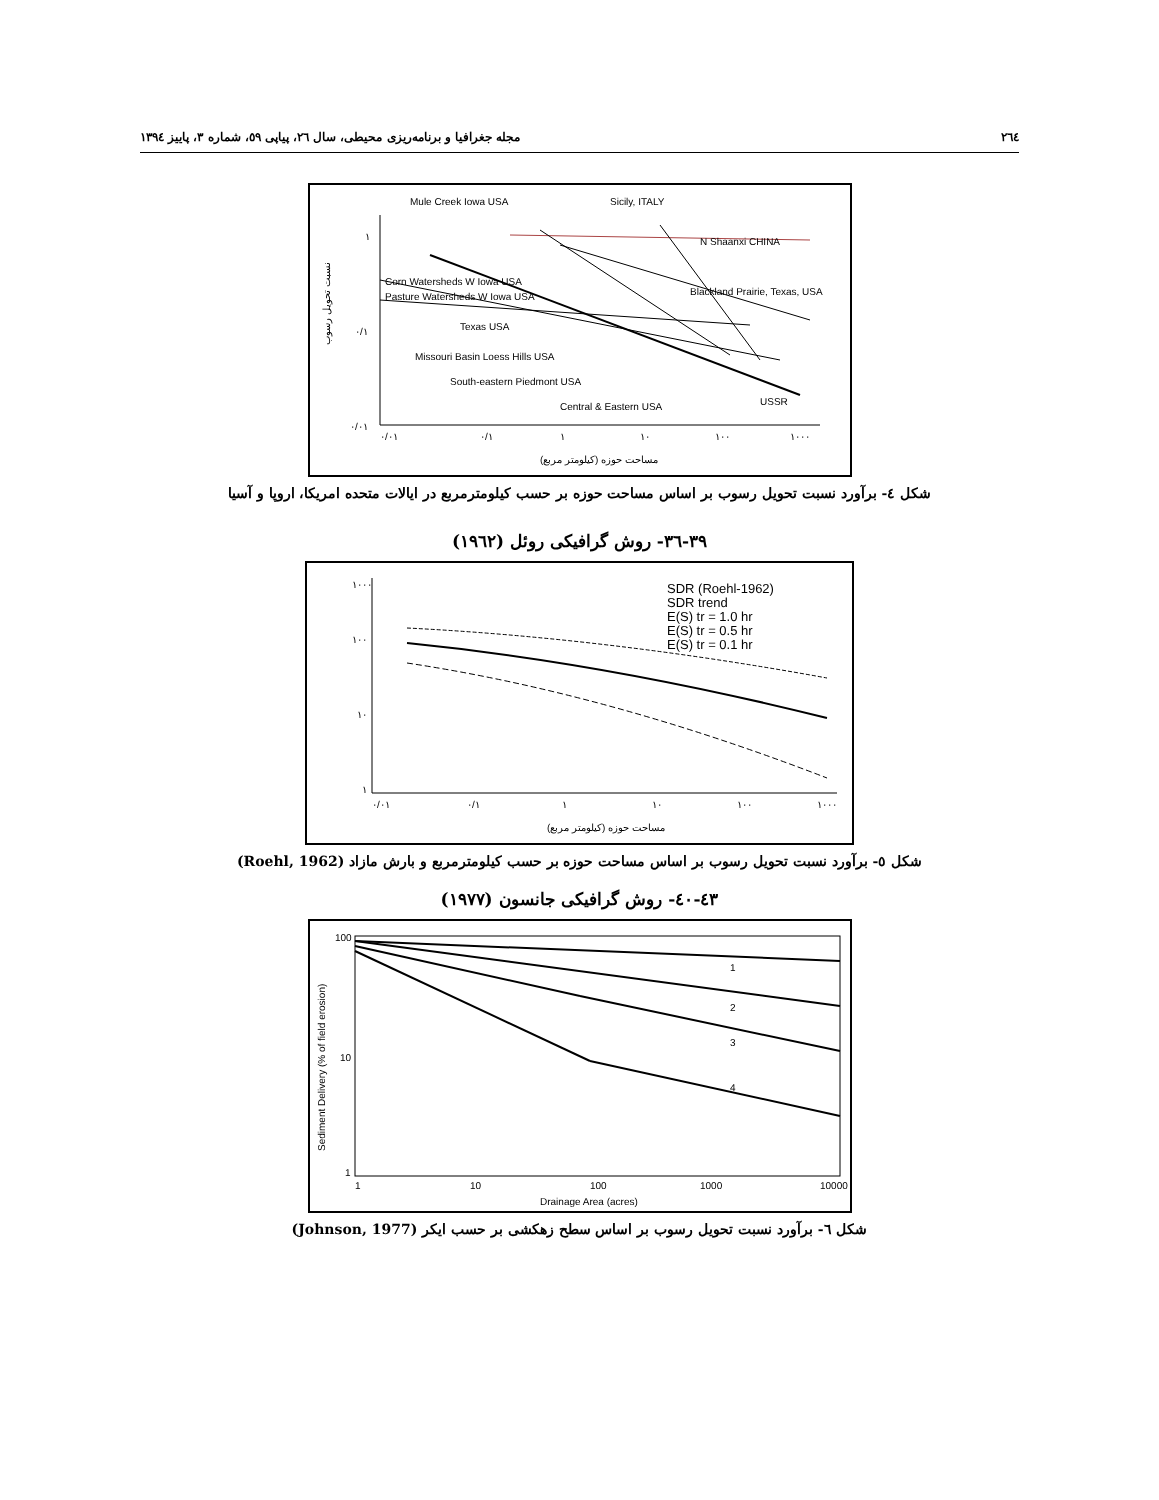٢٦٤ مجله جغرافیا و برنامه‌ریزی محیطی، سال ٢٦، پیاپی ٥٩، شماره ٣، پاییز ١٣٩٤
Mule Creek Iowa USA
Sicily, ITALY
N Shaanxi CHINA
Blackland Prairie, Texas, USA
Corn Watersheds W Iowa USA
Pasture Watersheds W Iowa USA
Texas USA
Missouri Basin Loess Hills USA
South-eastern Piedmont USA
Central & Eastern USA
USSR
١
٠/١
٠/٠١
٠/٠١
٠/١
١
١٠
١٠٠
١٠٠٠
مساحت حوزه (کیلومتر مربع)
نسبت تحویل رسوب
شکل ٤- برآورد نسبت تحویل رسوب بر اساس مساحت حوزه بر حسب کیلومترمربع در ایالات متحده امریکا، اروپا و آسیا
٣٩-٣٦- روش گرافیکی روئل (١٩٦٢)
SDR (Roehl-1962)
SDR trend
E(S) tr = 1.0 hr
E(S) tr = 0.5 hr
E(S) tr = 0.1 hr
١٠٠٠
١٠٠
١٠
١
٠/٠١
٠/١
١
١٠
١٠٠
١٠٠٠
مساحت حوزه (کیلومتر مربع)
شکل ٥- برآورد نسبت تحویل رسوب بر اساس مساحت حوزه بر حسب کیلومترمربع و بارش مازاد (Roehl, 1962)
٤٣-٤٠- روش گرافیکی جانسون (١٩٧٧)
1
2
3
4
100
10
1
1
10
100
1000
10000
Drainage Area (acres)
Sediment Delivery (% of field erosion)
شکل ٦- برآورد نسبت تحویل رسوب بر اساس سطح زهکشی بر حسب ایکر (Johnson, 1977)